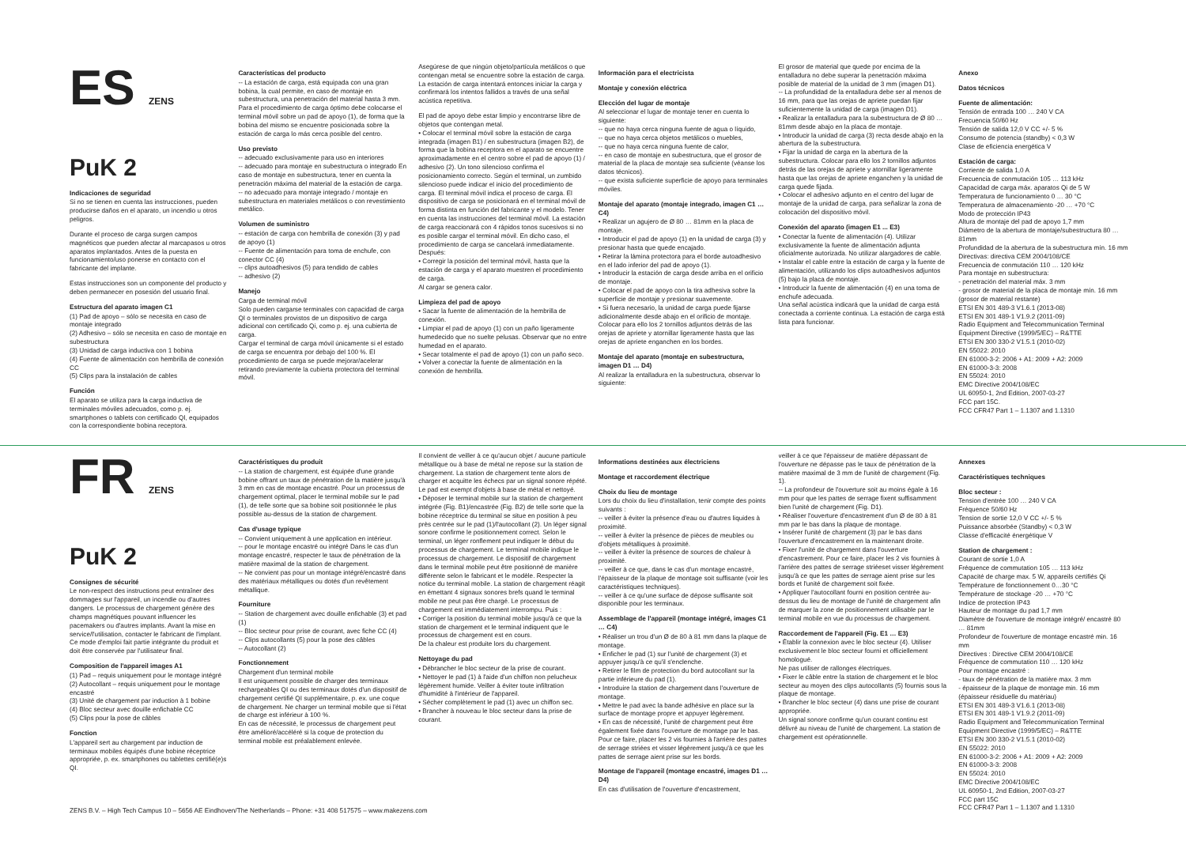ES ZENS
PuK 2
Indicaciones de seguridad
Si no se tienen en cuenta las instrucciones, pueden producirse daños en el aparato, un incendio u otros peligros.
Durante el proceso de carga surgen campos magnéticos que pueden afectar al marcapasos u otros aparatos implantados. Antes de la puesta en funcionamiento/uso ponerse en contacto con el fabricante del implante.
Estas instrucciones son un componente del producto y deben permanecer en posesión del usuario final.
Estructura del aparato imagen C1
(1) Pad de apoyo – sólo se necesita en caso de montaje integrado
(2) Adhesivo – sólo se necesita en caso de montaje en subestructura
(3) Unidad de carga inductiva con 1 bobina
(4) Fuente de alimentación con hembrilla de conexión CC
(5) Clips para la instalación de cables
Función
El aparato se utiliza para la carga inductiva de terminales móviles adecuados, como p. ej. smartphones o tablets con certificado QI, equipados con la correspondiente bobina receptora.
Características del producto
-- La estación de carga, está equipada con una gran bobina, la cual permite, en caso de montaje en subestructura, una penetración del material hasta 3 mm. Para el procedimiento de carga óptimo debe colocarse el terminal móvil sobre un pad de apoyo (1), de forma que la bobina del mismo se encuentre posicionada sobre la estación de carga lo más cerca posible del centro.
Uso previsto
-- adecuado exclusivamente para uso en interiores
-- adecuado para montaje en subestructura o integrado En caso de montaje en subestructura, tener en cuenta la penetración máxima del material de la estación de carga.
-- no adecuado para montaje integrado / montaje en subestructura en materiales metálicos o con revestimiento metálico.
Volumen de suministro
-- estación de carga con hembrilla de conexión (3) y pad de apoyo (1)
-- Fuente de alimentación para toma de enchufe, con conector CC (4)
-- clips autoadhesivos (5) para tendido de cables
-- adhesivo (2)
Manejo
Carga de terminal móvil
Solo pueden cargarse terminales con capacidad de carga QI o terminales provistos de un dispositivo de carga adicional con certificado Qi, como p. ej. una cubierta de carga.
Cargar el terminal de carga móvil únicamente si el estado de carga se encuentra por debajo del 100 %. El procedimiento de carga se puede mejorar/acelerar retirando previamente la cubierta protectora del terminal móvil.
Asegúrese de que ningún objeto/partícula metálicos o que contengan metal se encuentre sobre la estación de carga. La estación de carga intentará entonces iniciar la carga y confirmará los intentos fallidos a través de una señal acústica repetitiva.
El pad de apoyo debe estar limpio y encontrarse libre de objetos que contengan metal.
• Colocar el terminal móvil sobre la estación de carga integrada (imagen B1) / en subestructura (imagen B2), de forma que la bobina receptora en el aparato se encuentre aproximadamente en el centro sobre el pad de apoyo (1) / adhesivo (2). Un tono silencioso confirma el posicionamiento correcto. Según el terminal, un zumbido silencioso puede indicar el inicio del procedimiento de carga. El terminal móvil indica el proceso de carga. El dispositivo de carga se posicionará en el terminal móvil de forma distinta en función del fabricante y el modelo. Tener en cuenta las instrucciones del terminal móvil. La estación de carga reaccionará con 4 rápidos tonos sucesivos si no es posible cargar el terminal móvil. En dicho caso, el procedimiento de carga se cancelará inmediatamente. Después:
• Corregir la posición del terminal móvil, hasta que la estación de carga y el aparato muestren el procedimiento de carga.
Al cargar se genera calor.
Limpieza del pad de apoyo
• Sacar la fuente de alimentación de la hembrilla de conexión.
• Limpiar el pad de apoyo (1) con un paño ligeramente humedecido que no suelte pelusas. Observar que no entre humedad en el aparato.
• Secar totalmente el pad de apoyo (1) con un paño seco.
• Volver a conectar la fuente de alimentación en la conexión de hembrilla.
Información para el electricista
Montaje y conexión eléctrica
Elección del lugar de montaje
Al seleccionar el lugar de montaje tener en cuenta lo siguiente:
-- que no haya cerca ninguna fuente de agua o líquido,
-- que no haya cerca objetos metálicos o muebles,
-- que no haya cerca ninguna fuente de calor,
-- en caso de montaje en subestructura, que el grosor de material de la placa de montaje sea suficiente (véanse los datos técnicos).
-- que exista suficiente superficie de apoyo para terminales móviles.
Montaje del aparato (montaje integrado, imagen C1 … C4)
• Realizar un agujero de Ø 80 … 81mm en la placa de montaje.
• Introducir el pad de apoyo (1) en la unidad de carga (3) y presionar hasta que quede encajado.
• Retirar la lámina protectora para el borde autoadhesivo en el lado inferior del pad de apoyo (1).
• Introducir la estación de carga desde arriba en el orificio de montaje.
• Colocar el pad de apoyo con la tira adhesiva sobre la superficie de montaje y presionar suavemente.
• Si fuera necesario, la unidad de carga puede fijarse adicionalmente desde abajo en el orificio de montaje. Colocar para ello los 2 tornillos adjuntos detrás de las orejas de apriete y atornillar ligeramente hasta que las orejas de apriete enganchen en los bordes.
Montaje del aparato (montaje en subestructura, imagen D1 … D4)
Al realizar la entalladura en la subestructura, observar lo siguiente:
El grosor de material que quede por encima de la entalladura no debe superar la penetración máxima posible de material de la unidad de 3 mm (imagen D1).
-- La profundidad de la entalladura debe ser al menos de 16 mm, para que las orejas de apriete puedan fijar suficientemente la unidad de carga (imagen D1).
• Realizar la entalladura para la subestructura de Ø 80 … 81mm desde abajo en la placa de montaje.
• Introducir la unidad de carga (3) recta desde abajo en la abertura de la subestructura.
• Fijar la unidad de carga en la abertura de la subestructura. Colocar para ello los 2 tornillos adjuntos detrás de las orejas de apriete y atornillar ligeramente hasta que las orejas de apriete enganchen y la unidad de carga quede fijada.
• Colocar el adhesivo adjunto en el centro del lugar de montaje de la unidad de carga, para señalizar la zona de colocación del dispositivo móvil.
Conexión del aparato (imagen E1 ... E3)
• Conectar la fuente de alimentación (4). Utilizar exclusivamente la fuente de alimentación adjunta oficialmente autorizada. No utilizar alargadores de cable.
• Instalar el cable entre la estación de carga y la fuente de alimentación, utilizando los clips autoadhesivos adjuntos (5) bajo la placa de montaje.
• Introducir la fuente de alimentación (4) en una toma de enchufe adecuada.
Una señal acústica indicará que la unidad de carga está conectada a corriente continua. La estación de carga está lista para funcionar.
Anexo
Datos técnicos
Fuente de alimentación:
Tensión de entrada 100 … 240 V CA
Frecuencia 50/60 Hz
Tensión de salida 12,0 V CC +/- 5 %
Consumo de potencia (standby) < 0,3 W
Clase de eficiencia energética V
Estación de carga:
Corriente de salida 1,0 A
Frecuencia de conmutación 105 … 113 kHz
Capacidad de carga máx. aparatos Qi de 5 W
Temperatura de funcionamiento 0 … 30 °C
Temperatura de almacenamiento -20 … +70 °C
Modo de protección IP43
Altura de montaje del pad de apoyo 1,7 mm
Diámetro de la abertura de montaje/subestructura 80 … 81mm
Profundidad de la abertura de la subestructura mín. 16 mm
Directivas: directiva CEM 2004/108/CE
Frecuencia de conmutación 110 … 120 kHz
Para montaje en subestructura:
- penetración del material máx. 3 mm
- grosor de material de la placa de montaje mín. 16 mm (grosor de material restante)
ETSI EN 301 489-3 V1.6.1 (2013-08)
ETSI EN 301 489-1 V1.9.2 (2011-09)
Radio Equipment and Telecommunication Terminal Equipment Directive (1999/5/EC) – R&TTE
ETSI EN 300 330-2 V1.5.1 (2010-02)
EN 55022: 2010
EN 61000-3-2: 2006 + A1: 2009 + A2: 2009
EN 61000-3-3: 2008
EN 55024: 2010
EMC Directive 2004/108/EC
UL 60950-1, 2nd Edition, 2007-03-27
FCC part 15C.
FCC CFR47 Part 1 – 1.1307 and 1.1310
FR ZENS
PuK 2
Consignes de sécurité
Le non-respect des instructions peut entraîner des dommages sur l'appareil, un incendie ou d'autres dangers. Le processus de chargement génère des champs magnétiques pouvant influencer les pacemakers ou d'autres implants. Avant la mise en service/l'utilisation, contacter le fabricant de l'implant. Ce mode d'emploi fait partie intégrante du produit et doit être conservée par l'utilisateur final.
Composition de l'appareil images A1
(1) Pad – requis uniquement pour le montage intégré
(2) Autocollant – requis uniquement pour le montage encastré
(3) Unité de chargement par induction à 1 bobine
(4) Bloc secteur avec douille enfichable CC
(5) Clips pour la pose de câbles
Fonction
L'appareil sert au chargement par induction de terminaux mobiles équipés d'une bobine réceptrice appropriée, p. ex. smartphones ou tablettes certifié(e)s QI.
Caractéristiques du produit
-- La station de chargement, est équipée d'une grande bobine offrant un taux de pénétration de la matière jusqu'à 3 mm en cas de montage encastré. Pour un processus de chargement optimal, placer le terminal mobile sur le pad (1), de telle sorte que sa bobine soit positionnée le plus possible au-dessus de la station de chargement.
Cas d'usage typique
-- Convient uniquement à une application en intérieur.
-- pour le montage encastré ou intégré Dans le cas d'un montage encastré, respecter le taux de pénétration de la matière maximal de la station de chargement.
-- Ne convient pas pour un montage intégré/encastré dans des matériaux métalliques ou dotés d'un revêtement métallique.
Fourniture
-- Station de chargement avec douille enfichable (3) et pad (1)
-- Bloc secteur pour prise de courant, avec fiche CC (4)
-- Clips autocollants (5) pour la pose des câbles
-- Autocollant (2)
Fonctionnement
Chargement d'un terminal mobile
Il est uniquement possible de charger des terminaux rechargeables QI ou des terminaux dotés d'un dispositif de chargement certifié QI supplémentaire, p. ex. une coque de chargement. Ne charger un terminal mobile que si l'état de charge est inférieur à 100 %.
En cas de nécessité, le processus de chargement peut être amélioré/accéléré si la coque de protection du terminal mobile est préalablement enlevée.
Il convient de veiller à ce qu'aucun objet / aucune particule métallique ou à base de métal ne repose sur la station de chargement. La station de chargement tente alors de charger et acquitte les échecs par un signal sonore répété.
Le pad est exempt d'objets à base de métal et nettoyé.
• Déposer le terminal mobile sur la station de chargement intégrée (Fig. B1)/encastrée (Fig. B2) de telle sorte que la bobine réceptrice du terminal se situe en position à peu près centrée sur le pad (1)/l'autocollant (2). Un léger signal sonore confirme le positionnement correct. Selon le terminal, un léger ronflement peut indiquer le début du processus de chargement. Le terminal mobile indique le processus de chargement. Le dispositif de chargement dans le terminal mobile peut être positionné de manière différente selon le fabricant et le modèle. Respecter la notice du terminal mobile. La station de chargement réagit en émettant 4 signaux sonores brefs quand le terminal mobile ne peut pas être chargé. Le processus de chargement est immédiatement interrompu. Puis :
• Corriger la position du terminal mobile jusqu'à ce que la station de chargement et le terminal indiquent que le processus de chargement est en cours.
De la chaleur est produite lors du chargement.
Nettoyage du pad
• Débrancher le bloc secteur de la prise de courant.
• Nettoyer le pad (1) à l'aide d'un chiffon non pelucheux légèrement humide. Veiller à éviter toute infiltration d'humidité à l'intérieur de l'appareil.
• Sécher complètement le pad (1) avec un chiffon sec.
• Brancher à nouveau le bloc secteur dans la prise de courant.
Informations destinées aux électriciens
Montage et raccordement électrique
Choix du lieu de montage
Lors du choix du lieu d'installation, tenir compte des points suivants :
-- veiller à éviter la présence d'eau ou d'autres liquides à proximité.
-- veiller à éviter la présence de pièces de meubles ou d'objets métalliques à proximité.
-- veiller à éviter la présence de sources de chaleur à proximité.
-- veiller à ce que, dans le cas d'un montage encastré, l'épaisseur de la plaque de montage soit suffisante (voir les caractéristiques techniques).
-- veiller à ce qu'une surface de dépose suffisante soit disponible pour les terminaux.
Assemblage de l'appareil (montage intégré, images C1 … C4)
• Réaliser un trou d'un Ø de 80 à 81 mm dans la plaque de montage.
• Enficher le pad (1) sur l'unité de chargement (3) et appuyer jusqu'à ce qu'il s'enclenche.
• Retirer le film de protection du bord autocollant sur la partie inférieure du pad (1).
• Introduire la station de chargement dans l'ouverture de montage.
• Mettre le pad avec la bande adhésive en place sur la surface de montage propre et appuyer légèrement.
• En cas de nécessité, l'unité de chargement peut être également fixée dans l'ouverture de montage par le bas. Pour ce faire, placer les 2 vis fournies à l'arrière des pattes de serrage striées et visser légèrement jusqu'à ce que les pattes de serrage aient prise sur les bords.
Montage de l'appareil (montage encastré, images D1 … D4)
En cas d'utilisation de l'ouverture d'encastrement,
veiller à ce que l'épaisseur de matière dépassant de l'ouverture ne dépasse pas le taux de pénétration de la matière maximal de 3 mm de l'unité de chargement (Fig. 1).
-- La profondeur de l'ouverture soit au moins égale à 16 mm pour que les pattes de serrage fixent suffisamment bien l'unité de chargement (Fig. D1).
• Réaliser l'ouverture d'encastrement d'un Ø de 80 à 81 mm par le bas dans la plaque de montage.
• Insérer l'unité de chargement (3) par le bas dans l'ouverture d'encastrement en la maintenant droite.
• Fixer l'unité de chargement dans l'ouverture d'encastrement. Pour ce faire, placer les 2 vis fournies à l'arrière des pattes de serrage striéeset visser légèrement jusqu'à ce que les pattes de serrage aient prise sur les bords et l'unité de chargement soit fixée.
• Appliquer l'autocollant fourni en position centrée au-dessus du lieu de montage de l'unité de chargement afin de marquer la zone de positionnement utilisable par le terminal mobile en vue du processus de chargement.
Raccordement de l'appareil (Fig. E1 … E3)
• Établir la connexion avec le bloc secteur (4). Utiliser exclusivement le bloc secteur fourni et officiellement homologué.
Ne pas utiliser de rallonges électriques.
• Fixer le câble entre la station de chargement et le bloc secteur au moyen des clips autocollants (5) fournis sous la plaque de montage.
• Brancher le bloc secteur (4) dans une prise de courant appropriée.
Un signal sonore confirme qu'un courant continu est délivré au niveau de l'unité de chargement. La station de chargement est opérationnelle.
Annexes
Caractéristiques techniques
Bloc secteur :
Tension d'entrée 100 … 240 V CA
Fréquence 50/60 Hz
Tension de sortie 12,0 V CC +/- 5 %
Puissance absorbée (Standby) < 0,3 W
Classe d'efficacité énergétique V
Station de chargement :
Courant de sortie 1,0 A
Fréquence de commutation 105 … 113 kHz
Capacité de charge max. 5 W, appareils certifiés Qi
Température de fonctionnement 0…30 °C
Température de stockage -20 … +70 °C
Indice de protection IP43
Hauteur de montage du pad 1,7 mm
Diamètre de l'ouverture de montage intégré/ encastré 80 … 81mm
Profondeur de l'ouverture de montage encastré min. 16 mm
Directives : Directive CEM 2004/108/CE
Fréquence de commutation 110 … 120 kHz
Pour montage encastré :
- taux de pénétration de la matière max. 3 mm
- épaisseur de la plaque de montage min. 16 mm (épaisseur résiduelle du matériau)
ETSI EN 301 489-3 V1.6.1 (2013-08)
ETSI EN 301 489-1 V1.9.2 (2011-09)
Radio Equipment and Telecommunication Terminal Equipment Directive (1999/5/EC) – R&TTE
ETSI EN 300 330-2 V1.5.1 (2010-02)
EN 55022: 2010
EN 61000-3-2: 2006 + A1: 2009 + A2: 2009
EN 61000-3-3: 2008
EN 55024: 2010
EMC Directive 2004/108/EC
UL 60950-1, 2nd Edition, 2007-03-27
FCC part 15C
FCC CFR47 Part 1 – 1.1307 and 1.1310
ZENS B.V. – High Tech Campus 10 – 5656 AE Eindhoven/The Netherlands – Phone: +31 408 517575 – www.makezens.com